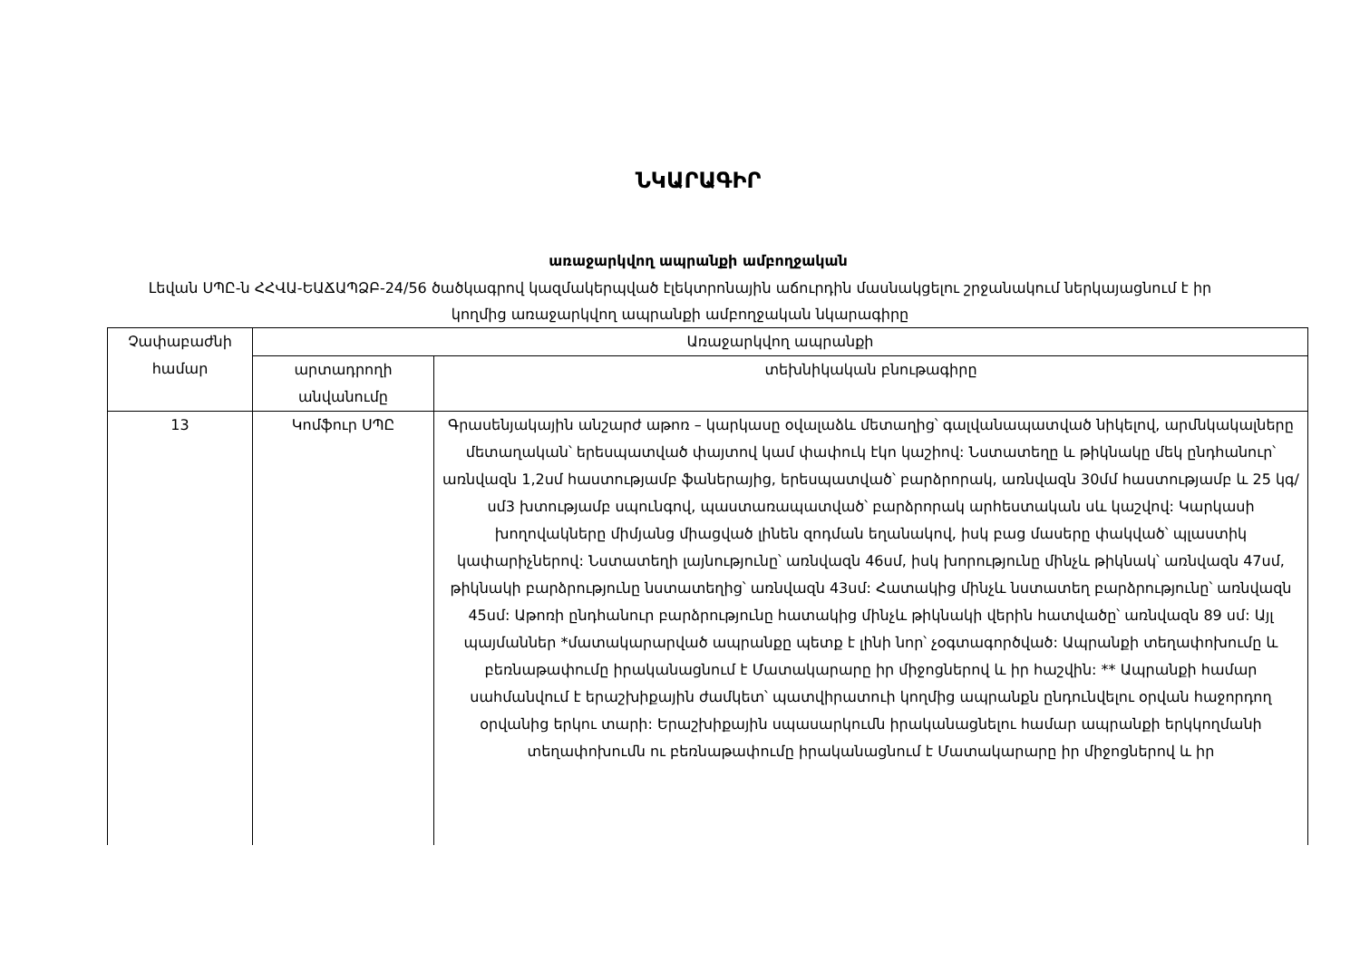ՆԿԱՐԱԳԻՐ
առաջարկվող ապրանքի ամբողջական
Լեվան ՍՊԸ-ն ՀՀՎԱ-ԵԱՃԱՊՁԲ-24/56 ծածկագրով կազմակերպված էլեկտրոնային աճուրդին մասնակցելու շրջանակում ներկայացնում է իր կողմից առաջարկվող ապրանքի ամբողջական նկարագիրը
| Չափաբաժնի համար | Առաջարկվող ապրանքի | |
| --- | --- | --- |
| | արտադրողի անվանումը | տեխնիկական բնութագիրը |
| 13 | Կոմֆուր ՍՊԸ | Գրասենյակային անշարժ աթոռ – կարկասը օվալաձև մետաղից՝ գալվանապատված նիկելով, արմնկակալները մետաղական՝ երեսպատված փայտով կամ փափուկ էկո կաշիով: Նստատեղը և թիկնակը մեկ ընդհանուր՝ առնվազն 1,2սմ հաստությամբ ֆաներայից, երեսպատված՝ բարձրորակ, առնվազն 30մմ հաստությամբ և 25 կգ/սմ3 խտությամբ սպունգով, պաստառապատված՝ բարձրորակ արհեստական սև կաշվով: Կարկասի խողովակները միմյանց միացված լինեն զոդման եղանակով, իսկ բաց մասերը փակված՝ պլաստիկ կափարիչներով: Նստատեղի լայնությունը՝ առնվազն 46սմ, իսկ խորությունը մինչև թիկնակ՝ առնվազն 47սմ, թիկնակի բարձրությունը նստատեղից՝ առնվազն 43սմ: Հատակից մինչև նստատեղ բարձրությունը՝ առնվազն 45սմ: Աթոռի ընդհանուր բարձրությունը հատակից մինչև թիկնակի վերին հատվածը՝ առնվազն 89 սմ: Այլ պայմաններ *մատակարարված ապրանքը պետք է լինի նոր՝ չօգտագործված: Ապրանքի տեղափոխումը և բեռնաթափումը իրականացնում է Մատակարարը իր միջոցներով և իր հաշվին: ** Ապրանքի համար սահմանվում է երաշխիքային ժամկետ՝ պատվիրատուի կողմից ապրանքն ընդունվելու օրվան հաջորդող օրվանից երկու տարի: Երաշխիքային սպասարկումն իրականացնելու համար ապրանքի երկկողմանի տեղափոխումն ու բեռնաթափումը իրականացնում է Մատակարարը իր միջոցներով և իր |